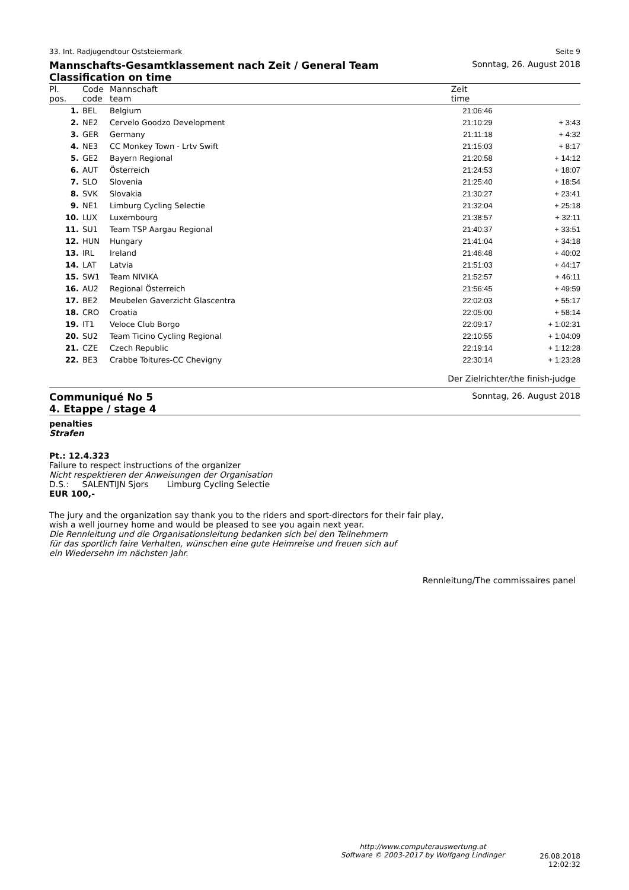33. Int. Radjugendtour Oststeiermark Seite 9
Mannschafts-Gesamtklassement nach Zeit / General Team Classification on time Sonntag, 26. August 2018
| Pl. pos. | Code code | Mannschaft team | Zeit time | |
| --- | --- | --- | --- | --- |
| 1. | BEL | Belgium | 21:06:46 | |
| 2. | NE2 | Cervelo Goodzo Development | 21:10:29 | + 3:43 |
| 3. | GER | Germany | 21:11:18 | + 4:32 |
| 4. | NE3 | CC Monkey Town - Lrtv Swift | 21:15:03 | + 8:17 |
| 5. | GE2 | Bayern Regional | 21:20:58 | + 14:12 |
| 6. | AUT | Österreich | 21:24:53 | + 18:07 |
| 7. | SLO | Slovenia | 21:25:40 | + 18:54 |
| 8. | SVK | Slovakia | 21:30:27 | + 23:41 |
| 9. | NE1 | Limburg Cycling Selectie | 21:32:04 | + 25:18 |
| 10. | LUX | Luxembourg | 21:38:57 | + 32:11 |
| 11. | SU1 | Team TSP Aargau Regional | 21:40:37 | + 33:51 |
| 12. | HUN | Hungary | 21:41:04 | + 34:18 |
| 13. | IRL | Ireland | 21:46:48 | + 40:02 |
| 14. | LAT | Latvia | 21:51:03 | + 44:17 |
| 15. | SW1 | Team NIVIKA | 21:52:57 | + 46:11 |
| 16. | AU2 | Regional Österreich | 21:56:45 | + 49:59 |
| 17. | BE2 | Meubelen Gaverzicht Glascentra | 22:02:03 | + 55:17 |
| 18. | CRO | Croatia | 22:05:00 | + 58:14 |
| 19. | IT1 | Veloce Club Borgo | 22:09:17 | + 1:02:31 |
| 20. | SU2 | Team Ticino Cycling Regional | 22:10:55 | + 1:04:09 |
| 21. | CZE | Czech Republic | 22:19:14 | + 1:12:28 |
| 22. | BE3 | Crabbe Toitures-CC Chevigny | 22:30:14 | + 1:23:28 |
Der Zielrichter/the finish-judge
Communiqué No 5
4. Etappe / stage 4 Sonntag, 26. August 2018
penalties
Strafen
Pt.: 12.4.323
Failure to respect instructions of the organizer
Nicht respektieren der Anweisungen der Organisation
D.S.: SALENTIJN Sjors Limburg Cycling Selectie
EUR 100,-
The jury and the organization say thank you to the riders and sport-directors for their fair play,
wish a well journey home and would be pleased to see you again next year.
Die Rennleitung und die Organisationsleitung bedanken sich bei den Teilnehmern
für das sportlich faire Verhalten, wünschen eine gute Heimreise und freuen sich auf
ein Wiedersehn im nächsten Jahr.
Rennleitung/The commissaires panel
http://www.computerauswertung.at
Software © 2003-2017 by Wolfgang Lindinger
26.08.2018 12:02:32